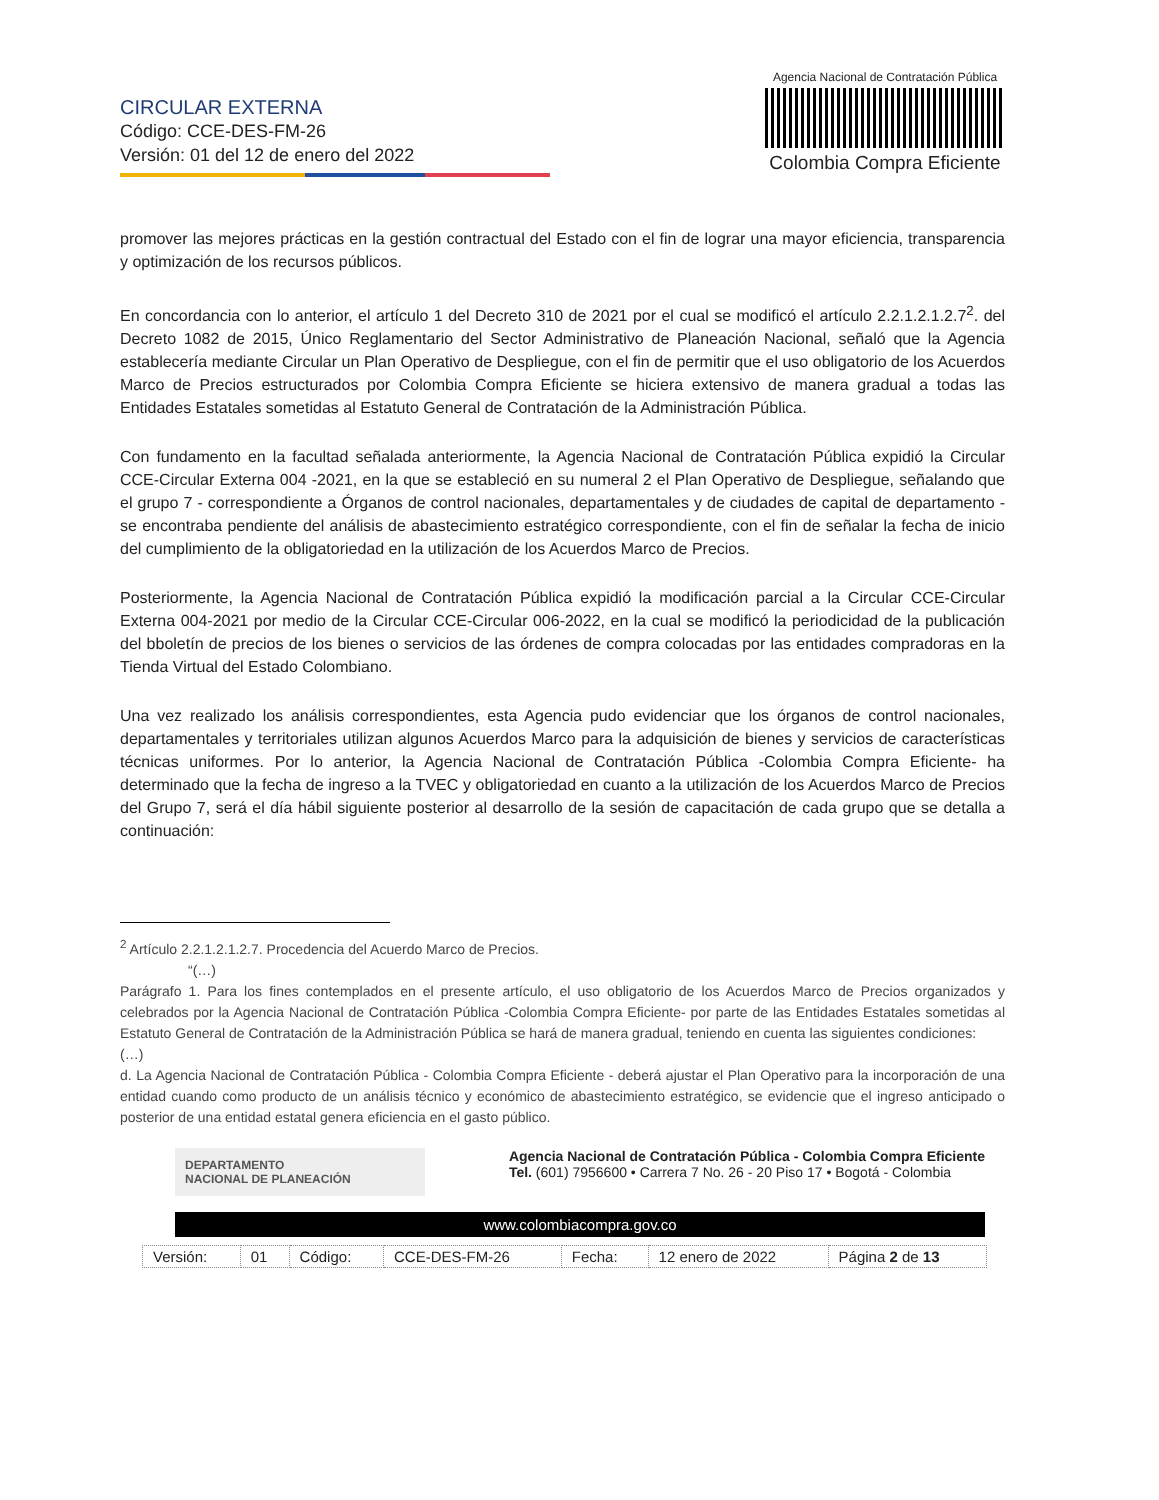CIRCULAR EXTERNA
Código: CCE-DES-FM-26
Versión: 01 del 12 de enero del 2022
Agencia Nacional de Contratación Pública
Colombia Compra Eficiente
promover las mejores prácticas en la gestión contractual del Estado con el fin de lograr una mayor eficiencia, transparencia y optimización de los recursos públicos.
En concordancia con lo anterior, el artículo 1 del Decreto 310 de 2021 por el cual se modificó el artículo 2.2.1.2.1.2.7<sup>2</sup>. del Decreto 1082 de 2015, Único Reglamentario del Sector Administrativo de Planeación Nacional, señaló que la Agencia establecería mediante Circular un Plan Operativo de Despliegue, con el fin de permitir que el uso obligatorio de los Acuerdos Marco de Precios estructurados por Colombia Compra Eficiente se hiciera extensivo de manera gradual a todas las Entidades Estatales sometidas al Estatuto General de Contratación de la Administración Pública.
Con fundamento en la facultad señalada anteriormente, la Agencia Nacional de Contratación Pública expidió la Circular CCE-Circular Externa 004 -2021, en la que se estableció en su numeral 2 el Plan Operativo de Despliegue, señalando que el grupo 7 - correspondiente a Órganos de control nacionales, departamentales y de ciudades de capital de departamento - se encontraba pendiente del análisis de abastecimiento estratégico correspondiente, con el fin de señalar la fecha de inicio del cumplimiento de la obligatoriedad en la utilización de los Acuerdos Marco de Precios.
Posteriormente, la Agencia Nacional de Contratación Pública expidió la modificación parcial a la Circular CCE-Circular Externa 004-2021 por medio de la Circular CCE-Circular 006-2022, en la cual se modificó la periodicidad de la publicación del bboletín de precios de los bienes o servicios de las órdenes de compra colocadas por las entidades compradoras en la Tienda Virtual del Estado Colombiano.
Una vez realizado los análisis correspondientes, esta Agencia pudo evidenciar que los órganos de control nacionales, departamentales y territoriales utilizan algunos Acuerdos Marco para la adquisición de bienes y servicios de características técnicas uniformes. Por lo anterior, la Agencia Nacional de Contratación Pública -Colombia Compra Eficiente- ha determinado que la fecha de ingreso a la TVEC y obligatoriedad en cuanto a la utilización de los Acuerdos Marco de Precios del Grupo 7, será el día hábil siguiente posterior al desarrollo de la sesión de capacitación de cada grupo que se detalla a continuación:
<sup>2</sup> Artículo 2.2.1.2.1.2.7. Procedencia del Acuerdo Marco de Precios.
“(…)
Parágrafo 1. Para los fines contemplados en el presente artículo, el uso obligatorio de los Acuerdos Marco de Precios organizados y celebrados por la Agencia Nacional de Contratación Pública -Colombia Compra Eficiente- por parte de las Entidades Estatales sometidas al Estatuto General de Contratación de la Administración Pública se hará de manera gradual, teniendo en cuenta las siguientes condiciones:
(…)
d. La Agencia Nacional de Contratación Pública - Colombia Compra Eficiente - deberá ajustar el Plan Operativo para la incorporación de una entidad cuando como producto de un análisis técnico y económico de abastecimiento estratégico, se evidencie que el ingreso anticipado o posterior de una entidad estatal genera eficiencia en el gasto público.
DEPARTAMENTO
NACIONAL DE PLANEACIÓN
Agencia Nacional de Contratación Pública - Colombia Compra Eficiente
Tel. (601) 7956600 • Carrera 7 No. 26 - 20 Piso 17 • Bogotá - Colombia
www.colombiacompra.gov.co
| Versión: | 01 | Código: | CCE-DES-FM-26 | Fecha: | 12 enero de 2022 | Página 2 de 13 |